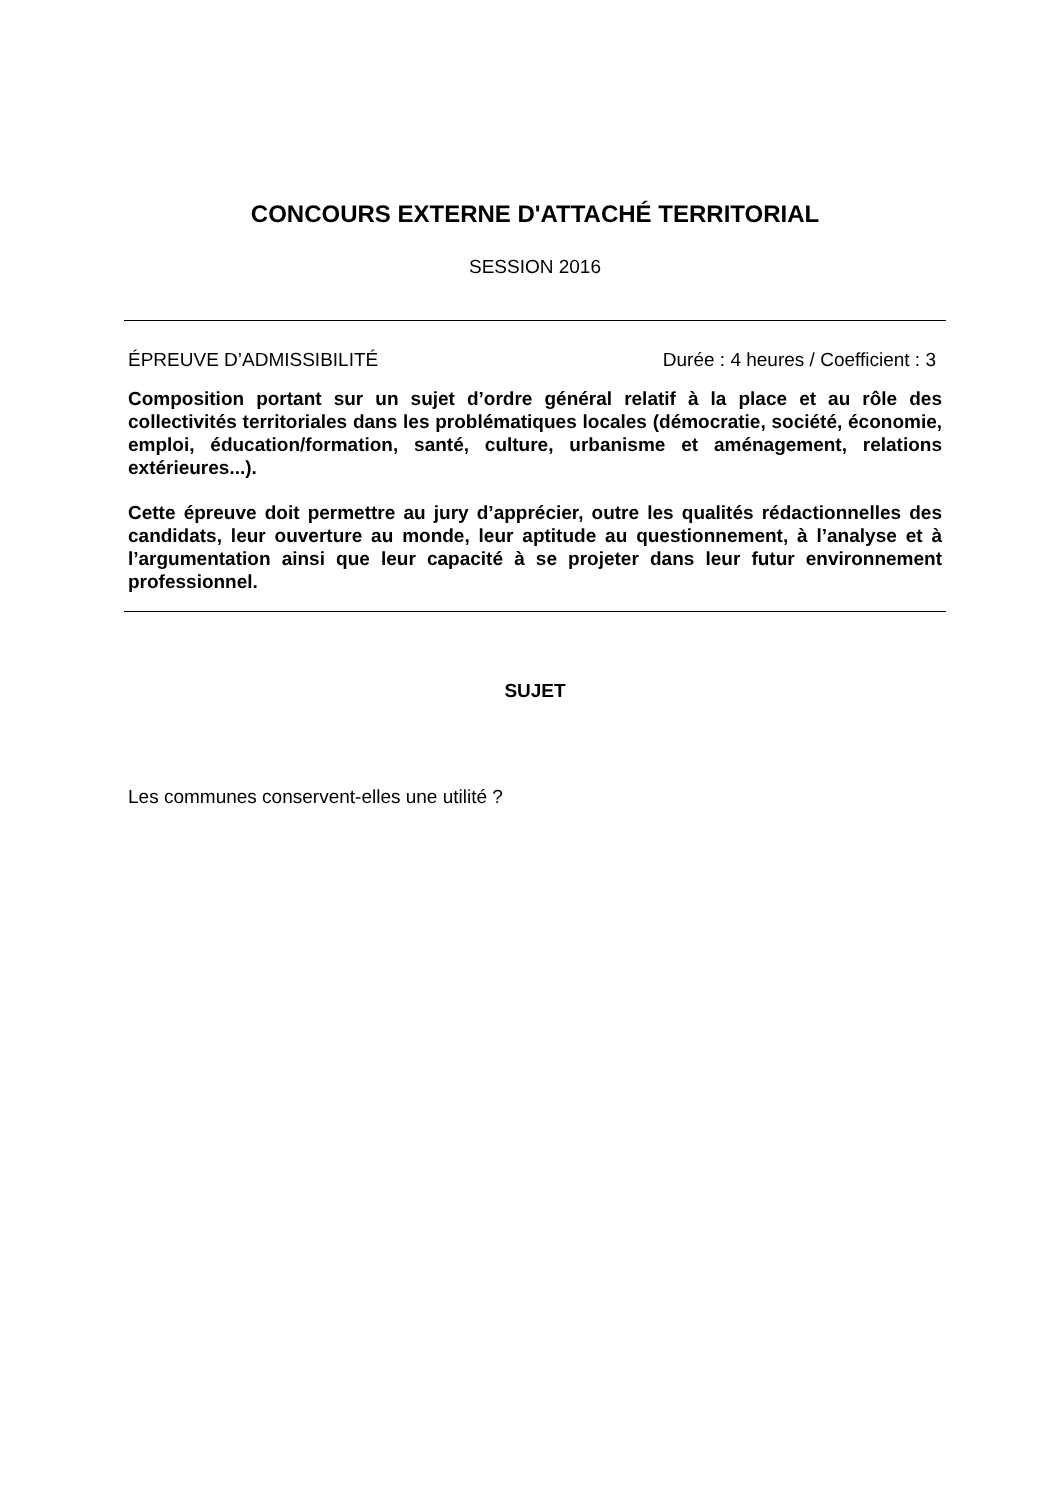CONCOURS EXTERNE D'ATTACHÉ TERRITORIAL
SESSION 2016
ÉPREUVE D’ADMISSIBILITÉ Durée : 4 heures / Coefficient : 3
Composition portant sur un sujet d’ordre général relatif à la place et au rôle des collectivités territoriales dans les problématiques locales (démocratie, société, économie, emploi, éducation/formation, santé, culture, urbanisme et aménagement, relations extérieures...).
Cette épreuve doit permettre au jury d’apprécier, outre les qualités rédactionnelles des candidats, leur ouverture au monde, leur aptitude au questionnement, à l’analyse et à l’argumentation ainsi que leur capacité à se projeter dans leur futur environnement professionnel.
SUJET
Les communes conservent-elles une utilité ?